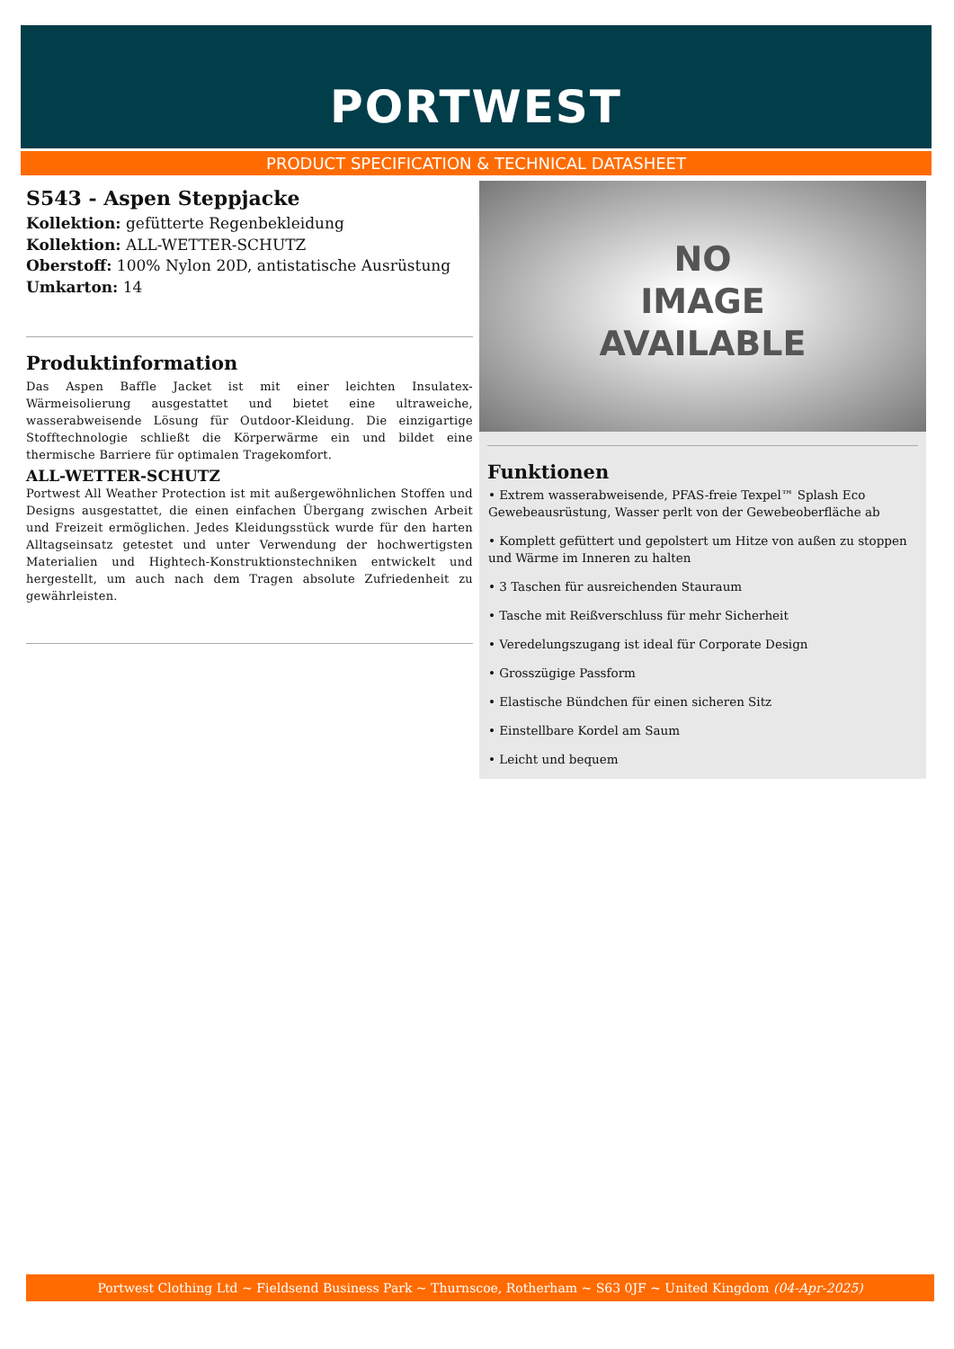PORTWEST
PRODUCT SPECIFICATION & TECHNICAL DATASHEET
S543 - Aspen Steppjacke
Kollektion: gefütterte Regenbekleidung
Kollektion: ALL-WETTER-SCHUTZ
Oberstoff: 100% Nylon 20D, antistatische Ausrüstung
Umkarton: 14
Produktinformation
Das Aspen Baffle Jacket ist mit einer leichten Insulatex-Wärmeisolierung ausgestattet und bietet eine ultraweiche, wasserabweisende Lösung für Outdoor-Kleidung. Die einzigartige Stofftechnologie schließt die Körperwärme ein und bildet eine thermische Barriere für optimalen Tragekomfort.
ALL-WETTER-SCHUTZ
Portwest All Weather Protection ist mit außergewöhnlichen Stoffen und Designs ausgestattet, die einen einfachen Übergang zwischen Arbeit und Freizeit ermöglichen. Jedes Kleidungsstück wurde für den harten Alltagseinsatz getestet und unter Verwendung der hochwertigsten Materialien und Hightech-Konstruktionstechniken entwickelt und hergestellt, um auch nach dem Tragen absolute Zufriedenheit zu gewährleisten.
NO
IMAGE
AVAILABLE
Funktionen
• Extrem wasserabweisende, PFAS-freie Texpel™ Splash Eco Gewebeausrüstung, Wasser perlt von der Gewebeoberfläche ab
• Komplett gefüttert und gepolstert um Hitze von außen zu stoppen und Wärme im Inneren zu halten
• 3 Taschen für ausreichenden Stauraum
• Tasche mit Reißverschluss für mehr Sicherheit
• Veredelungszugang ist ideal für Corporate Design
• Grosszügige Passform
• Elastische Bündchen für einen sicheren Sitz
• Einstellbare Kordel am Saum
• Leicht und bequem
Portwest Clothing Ltd ~ Fieldsend Business Park ~ Thurnscoe, Rotherham ~ S63 0JF ~ United Kingdom (04-Apr-2025)